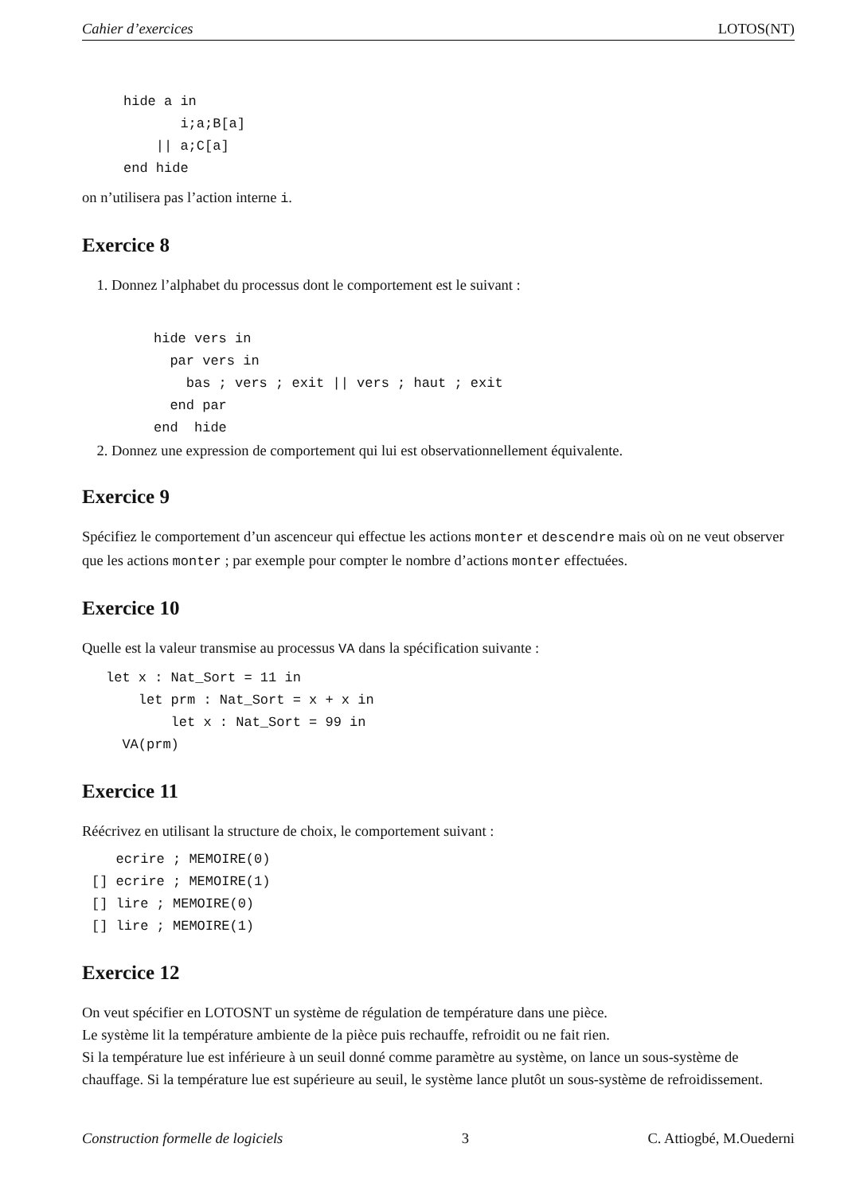Cahier d’exercices LOTOS(NT)
hide a in
       i;a;B[a]
    || a;C[a]
end hide
on n’utilisera pas l’action interne i.
Exercice 8
1. Donnez l’alphabet du processus dont le comportement est le suivant :
hide vers in
  par vers in
    bas ; vers ; exit || vers ; haut ; exit
  end par
end  hide
2. Donnez une expression de comportement qui lui est observationnellement équivalente.
Exercice 9
Spécifiez le comportement d’un ascenceur qui effectue les actions monter et descendre mais où on ne veut observer que les actions monter ; par exemple pour compter le nombre d’actions monter effectuées.
Exercice 10
Quelle est la valeur transmise au processus VA dans la spécification suivante :
let x : Nat_Sort = 11 in
    let prm : Nat_Sort = x + x in
        let x : Nat_Sort = 99 in
  VA(prm)
Exercice 11
Réécrivez en utilisant la structure de choix, le comportement suivant :
   ecrire ; MEMOIRE(0)
[] ecrire ; MEMOIRE(1)
[] lire ; MEMOIRE(0)
[] lire ; MEMOIRE(1)
Exercice 12
On veut spécifier en LOTOSNT un système de régulation de température dans une pièce.
Le système lit la température ambiente de la pièce puis rechauffe, refroidit ou ne fait rien.
Si la température lue est inférieure à un seuil donné comme paramètre au système, on lance un sous-système de chauffage. Si la température lue est supérieure au seuil, le système lance plutôt un sous-système de refroidissement.
Construction formelle de logiciels 3 C. Attiogbé, M.Ouederni